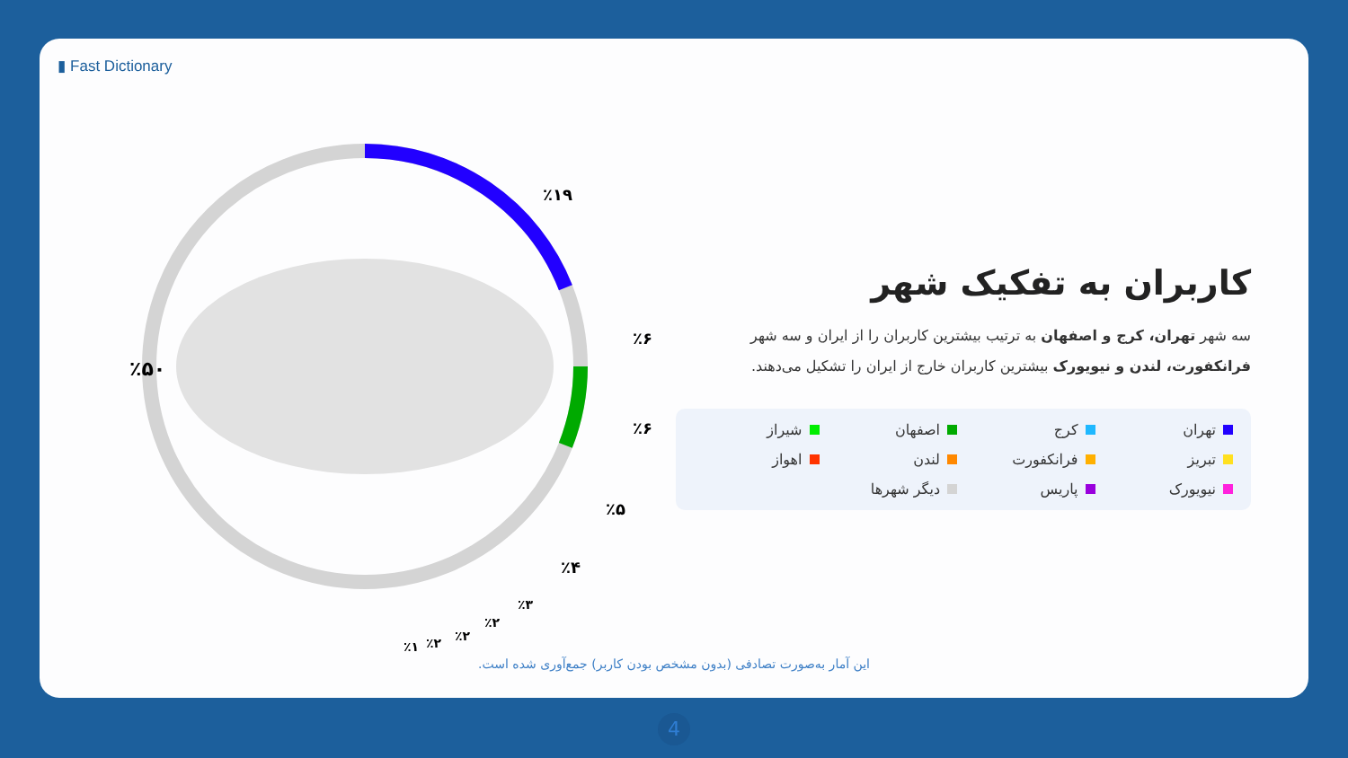▮ Fast Dictionary
٪۱۹
٪۶
٪۶
٪۵
٪۴
٪۳
٪۲
٪۲
٪۲
٪۱
٪۵۰
کاربران به تفکیک شهر
سه شهر تهران، کرج و اصفهان به ترتیب بیشترین کاربران را از ایران و سه شهر فرانکفورت، لندن و نیویورک بیشترین کاربران خارج از ایران را تشکیل می‌دهند.
تهران کرج اصفهان شیراز تبریز فرانکفورت لندن اهواز نیویورک پاریس دیگر شهرها
این آمار به‌صورت تصادفی (بدون مشخص بودن کاربر) جمع‌آوری شده است.
4